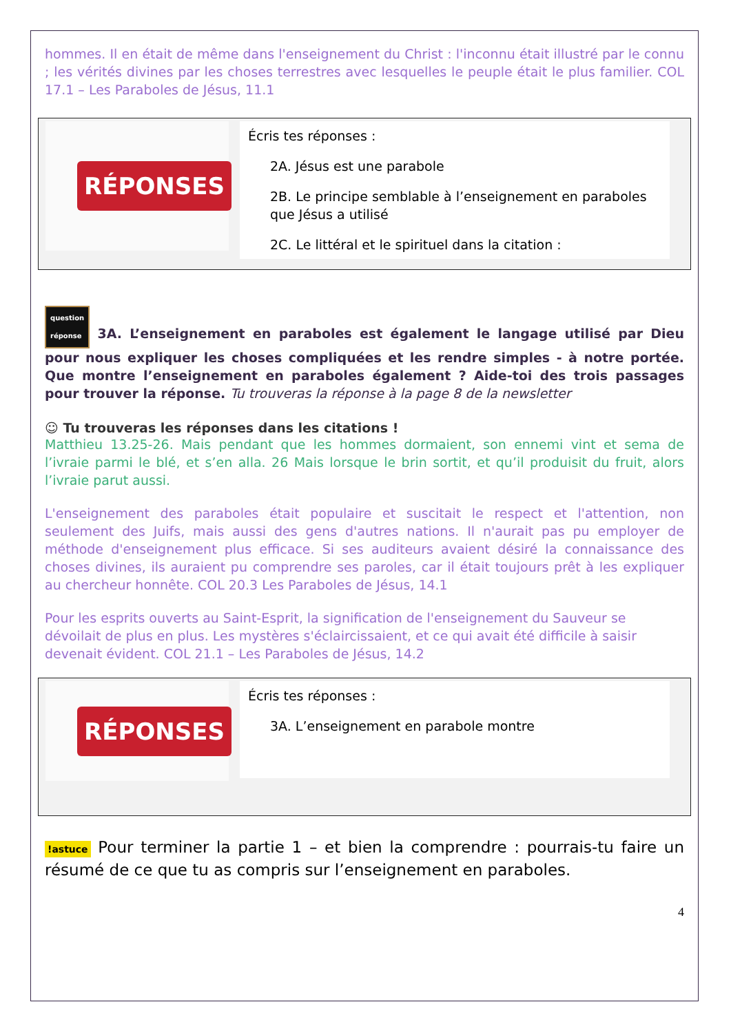hommes. Il en était de même dans l'enseignement du Christ : l'inconnu était illustré par le connu ; les vérités divines par les choses terrestres avec lesquelles le peuple était le plus familier. COL 17.1 – Les Paraboles de Jésus, 11.1
RÉPONSES
Écris tes réponses :
2A. Jésus est une parabole
2B. Le principe semblable à l’enseignement en paraboles que Jésus a utilisé
2C. Le littéral et le spirituel dans la citation :
question
réponse 3A. L’enseignement en paraboles est également le langage utilisé par Dieu pour nous expliquer les choses compliquées et les rendre simples - à notre portée. Que montre l’enseignement en paraboles également ? Aide-toi des trois passages pour trouver la réponse. Tu trouveras la réponse à la page 8 de la newsletter
☺ Tu trouveras les réponses dans les citations !
Matthieu 13.25-26. Mais pendant que les hommes dormaient, son ennemi vint et sema de l’ivraie parmi le blé, et s’en alla. 26 Mais lorsque le brin sortit, et qu’il produisit du fruit, alors l’ivraie parut aussi.
L'enseignement des paraboles était populaire et suscitait le respect et l'attention, non seulement des Juifs, mais aussi des gens d'autres nations. Il n'aurait pas pu employer de méthode d'enseignement plus efficace. Si ses auditeurs avaient désiré la connaissance des choses divines, ils auraient pu comprendre ses paroles, car il était toujours prêt à les expliquer au chercheur honnête. COL 20.3 Les Paraboles de Jésus, 14.1
Pour les esprits ouverts au Saint-Esprit, la signification de l'enseignement du Sauveur se dévoilait de plus en plus. Les mystères s'éclaircissaient, et ce qui avait été difficile à saisir devenait évident. COL 21.1 – Les Paraboles de Jésus, 14.2
RÉPONSES
Écris tes réponses :
3A. L’enseignement en parabole montre
!astuce Pour terminer la partie 1 – et bien la comprendre : pourrais-tu faire un résumé de ce que tu as compris sur l’enseignement en paraboles.
4